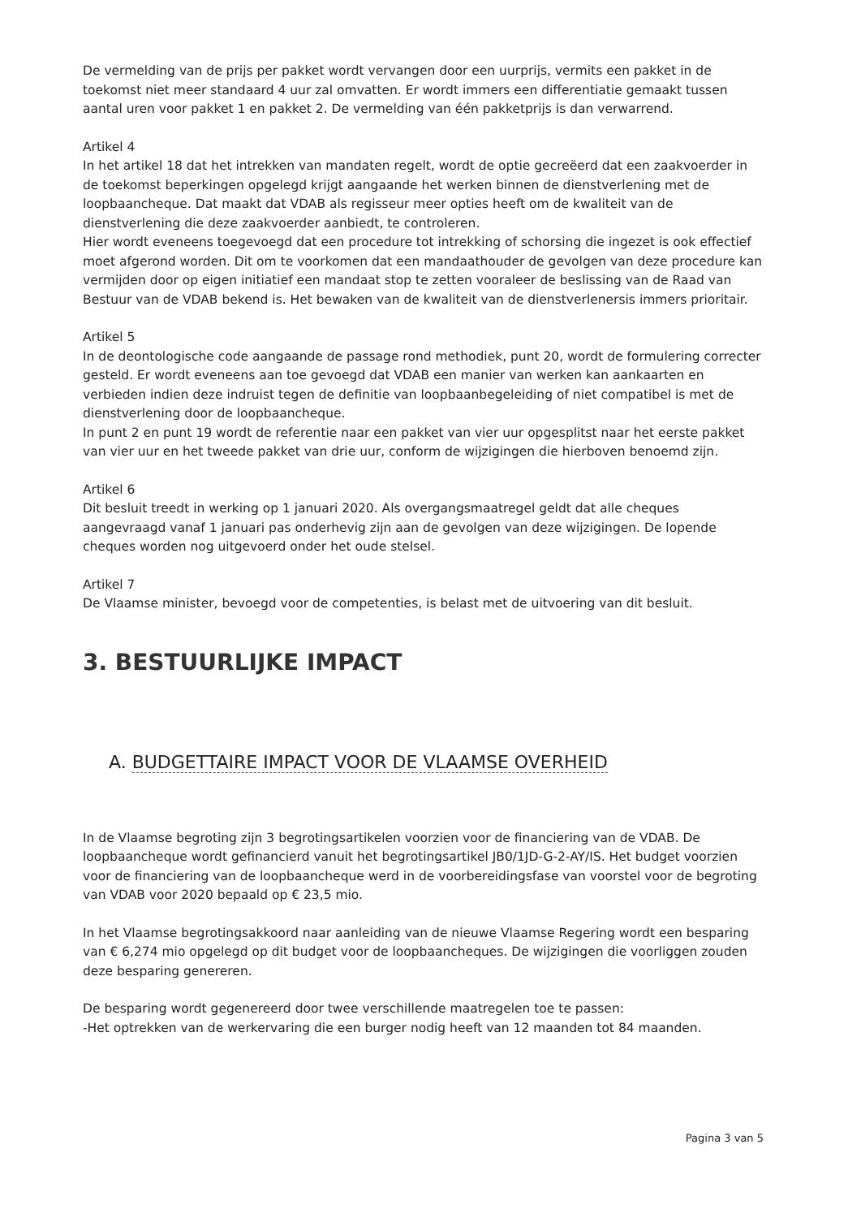De vermelding van de prijs per pakket wordt vervangen door een uurprijs, vermits een pakket in de toekomst niet meer standaard 4 uur zal omvatten. Er wordt immers een differentiatie gemaakt tussen aantal uren voor pakket 1 en pakket 2. De vermelding van één pakketprijs is dan verwarrend.
Artikel 4
In het artikel 18 dat het intrekken van mandaten regelt, wordt de optie gecreëerd dat een zaakvoerder in de toekomst beperkingen opgelegd krijgt aangaande het werken binnen de dienstverlening met de loopbaancheque. Dat maakt dat VDAB als regisseur meer opties heeft om de kwaliteit van de dienstverlening die deze zaakvoerder aanbiedt, te controleren.
Hier wordt eveneens toegevoegd dat een procedure tot intrekking of schorsing die ingezet is ook effectief moet afgerond worden. Dit om te voorkomen dat een mandaathouder de gevolgen van deze procedure kan vermijden door op eigen initiatief een mandaat stop te zetten vooraleer de beslissing van de Raad van Bestuur van de VDAB bekend is. Het bewaken van de kwaliteit van de dienstverlenersis immers prioritair.
Artikel 5
In de deontologische code aangaande de passage rond methodiek, punt 20, wordt de formulering correcter gesteld. Er wordt eveneens aan toe gevoegd dat VDAB een manier van werken kan aankaarten en verbieden indien deze indruist tegen de definitie van loopbaanbegeleiding of niet compatibel is met de dienstverlening door de loopbaancheque.
In punt 2 en punt 19 wordt de referentie naar een pakket van vier uur opgesplitst naar het eerste pakket van vier uur en het tweede pakket van drie uur, conform de wijzigingen die hierboven benoemd zijn.
Artikel 6
Dit besluit treedt in werking op 1 januari 2020. Als overgangsmaatregel geldt dat alle cheques aangevraagd vanaf 1 januari pas onderhevig zijn aan de gevolgen van deze wijzigingen. De lopende cheques worden nog uitgevoerd onder het oude stelsel.
Artikel 7
De Vlaamse minister, bevoegd voor de competenties, is belast met de uitvoering van dit besluit.
3. BESTUURLIJKE IMPACT
A. BUDGETTAIRE IMPACT VOOR DE VLAAMSE OVERHEID
In de Vlaamse begroting zijn 3 begrotingsartikelen voorzien voor de financiering van de VDAB. De loopbaancheque wordt gefinancierd vanuit het begrotingsartikel JB0/1JD-G-2-AY/IS. Het budget voorzien voor de financiering van de loopbaancheque werd in de voorbereidingsfase van voorstel voor de begroting van VDAB voor 2020 bepaald op € 23,5 mio.
In het Vlaamse begrotingsakkoord naar aanleiding van de nieuwe Vlaamse Regering wordt een besparing van € 6,274 mio opgelegd op dit budget voor de loopbaancheques. De wijzigingen die voorliggen zouden deze besparing genereren.
De besparing wordt gegenereerd door twee verschillende maatregelen toe te passen:
-Het optrekken van de werkervaring die een burger nodig heeft van 12 maanden tot 84 maanden.
Pagina 3 van 5